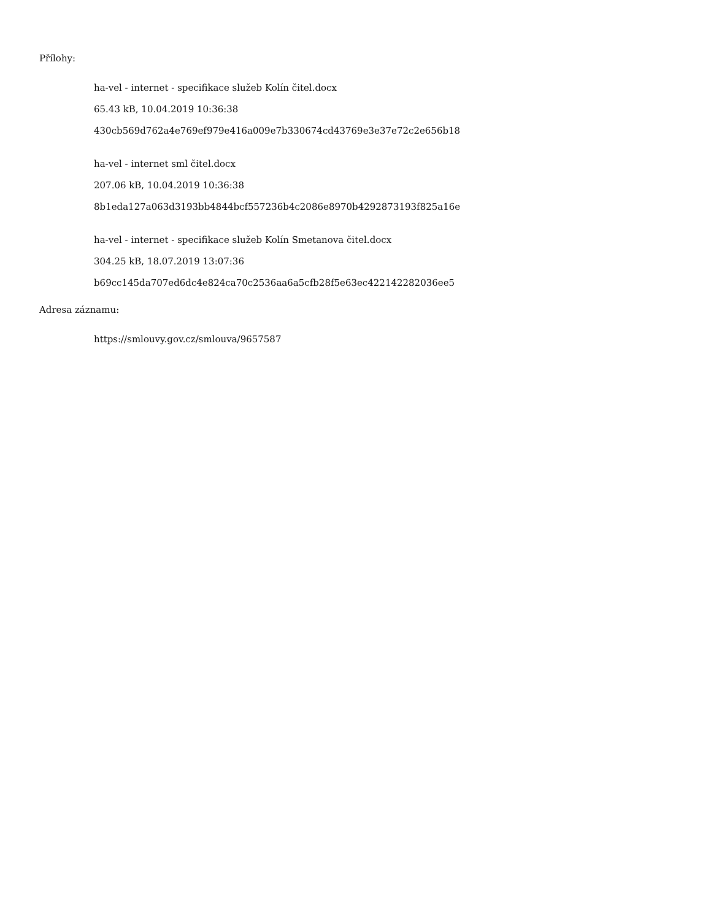Přílohy:
ha-vel - internet - specifikace služeb Kolín čitel.docx
65.43 kB, 10.04.2019 10:36:38
430cb569d762a4e769ef979e416a009e7b330674cd43769e3e37e72c2e656b18
ha-vel - internet sml čitel.docx
207.06 kB, 10.04.2019 10:36:38
8b1eda127a063d3193bb4844bcf557236b4c2086e8970b4292873193f825a16e
ha-vel - internet - specifikace služeb Kolín Smetanova čitel.docx
304.25 kB, 18.07.2019 13:07:36
b69cc145da707ed6dc4e824ca70c2536aa6a5cfb28f5e63ec422142282036ee5
Adresa záznamu:
https://smlouvy.gov.cz/smlouva/9657587